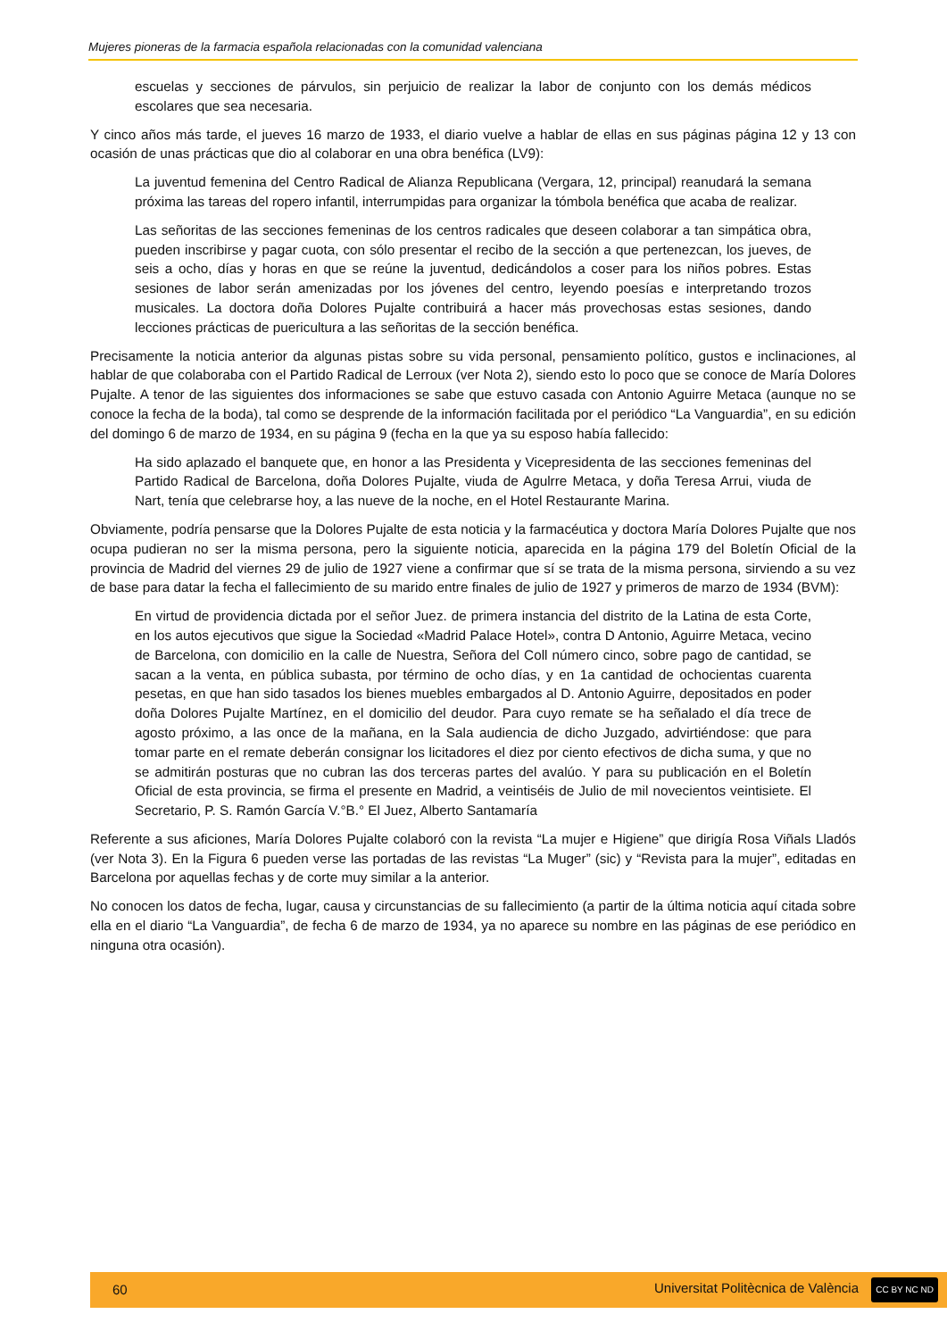Mujeres pioneras de la farmacia española relacionadas con la comunidad valenciana
escuelas y secciones de párvulos, sin perjuicio de realizar la labor de conjunto con los demás médicos escolares que sea necesaria.
Y cinco años más tarde, el jueves 16 marzo de 1933, el diario vuelve a hablar de ellas en sus páginas página 12 y 13 con ocasión de unas prácticas que dio al colaborar en una obra benéfica (LV9):
La juventud femenina del Centro Radical de Alianza Republicana (Vergara, 12, principal) reanudará la semana próxima las tareas del ropero infantil, interrumpidas para organizar la tómbola benéfica que acaba de realizar.
Las señoritas de las secciones femeninas de los centros radicales que deseen colaborar a tan simpática obra, pueden inscribirse y pagar cuota, con sólo presentar el recibo de la sección a que pertenezcan, los jueves, de seis a ocho, días y horas en que se reúne la juventud, dedicándolos a coser para los niños pobres. Estas sesiones de labor serán amenizadas por los jóvenes del centro, leyendo poesías e interpretando trozos musicales. La doctora doña Dolores Pujalte contribuirá a hacer más provechosas estas sesiones, dando lecciones prácticas de puericultura a las señoritas de la sección benéfica.
Precisamente la noticia anterior da algunas pistas sobre su vida personal, pensamiento político, gustos e inclinaciones, al hablar de que colaboraba con el Partido Radical de Lerroux (ver Nota 2), siendo esto lo poco que se conoce de María Dolores Pujalte. A tenor de las siguientes dos informaciones se sabe que estuvo casada con Antonio Aguirre Metaca (aunque no se conoce la fecha de la boda), tal como se desprende de la información facilitada por el periódico “La Vanguardia”, en su edición del domingo 6 de marzo de 1934, en su página 9 (fecha en la que ya su esposo había fallecido:
Ha sido aplazado el banquete que, en honor a las Presidenta y Vicepresidenta de las secciones femeninas del Partido Radical de Barcelona, doña Dolores Pujalte, viuda de Agulrre Metaca, y doña Teresa Arrui, viuda de Nart, tenía que celebrarse hoy, a las nueve de la noche, en el Hotel Restaurante Marina.
Obviamente, podría pensarse que la Dolores Pujalte de esta noticia y la farmacéutica y doctora María Dolores Pujalte que nos ocupa pudieran no ser la misma persona, pero la siguiente noticia, aparecida en la página 179 del Boletín Oficial de la provincia de Madrid del viernes 29 de julio de 1927 viene a confirmar que sí se trata de la misma persona, sirviendo a su vez de base para datar la fecha el fallecimiento de su marido entre finales de julio de 1927 y primeros de marzo de 1934 (BVM):
En virtud de providencia dictada por el señor Juez. de primera instancia del distrito de la Latina de esta Corte, en los autos ejecutivos que sigue la Sociedad «Madrid Palace Hotel», contra D Antonio, Aguirre Metaca, vecino de Barcelona, con domicilio en la calle de Nuestra, Señora del Coll número cinco, sobre pago de cantidad, se sacan a la venta, en pública subasta, por término de ocho días, y en 1a cantidad de ochocientas cuarenta pesetas, en que han sido tasados los bienes muebles embargados al D. Antonio Aguirre, depositados en poder doña Dolores Pujalte Martínez, en el domicilio del deudor. Para cuyo remate se ha señalado el día trece de agosto próximo, a las once de la mañana, en la Sala audiencia de dicho Juzgado, advirtiéndose: que para tomar parte en el remate deberán consignar los licitadores el diez por ciento efectivos de dicha suma, y que no se admitirán posturas que no cubran las dos terceras partes del avalúo. Y para su publicación en el Boletín Oficial de esta provincia, se firma el presente en Madrid, a veintiséis de Julio de mil novecientos veintisiete. El Secretario, P. S. Ramón García V.°B.° El Juez, Alberto Santamaría
Referente a sus aficiones, María Dolores Pujalte colaboró con la revista “La mujer e Higiene” que dirigía Rosa Viñals Lladós (ver Nota 3). En la Figura 6 pueden verse las portadas de las revistas “La Muger” (sic) y “Revista para la mujer”, editadas en Barcelona por aquellas fechas y de corte muy similar a la anterior.
No conocen los datos de fecha, lugar, causa y circunstancias de su fallecimiento (a partir de la última noticia aquí citada sobre ella en el diario “La Vanguardia”, de fecha 6 de marzo de 1934, ya no aparece su nombre en las páginas de ese periódico en ninguna otra ocasión).
60 Universitat Politècnica de València CC BY NC ND